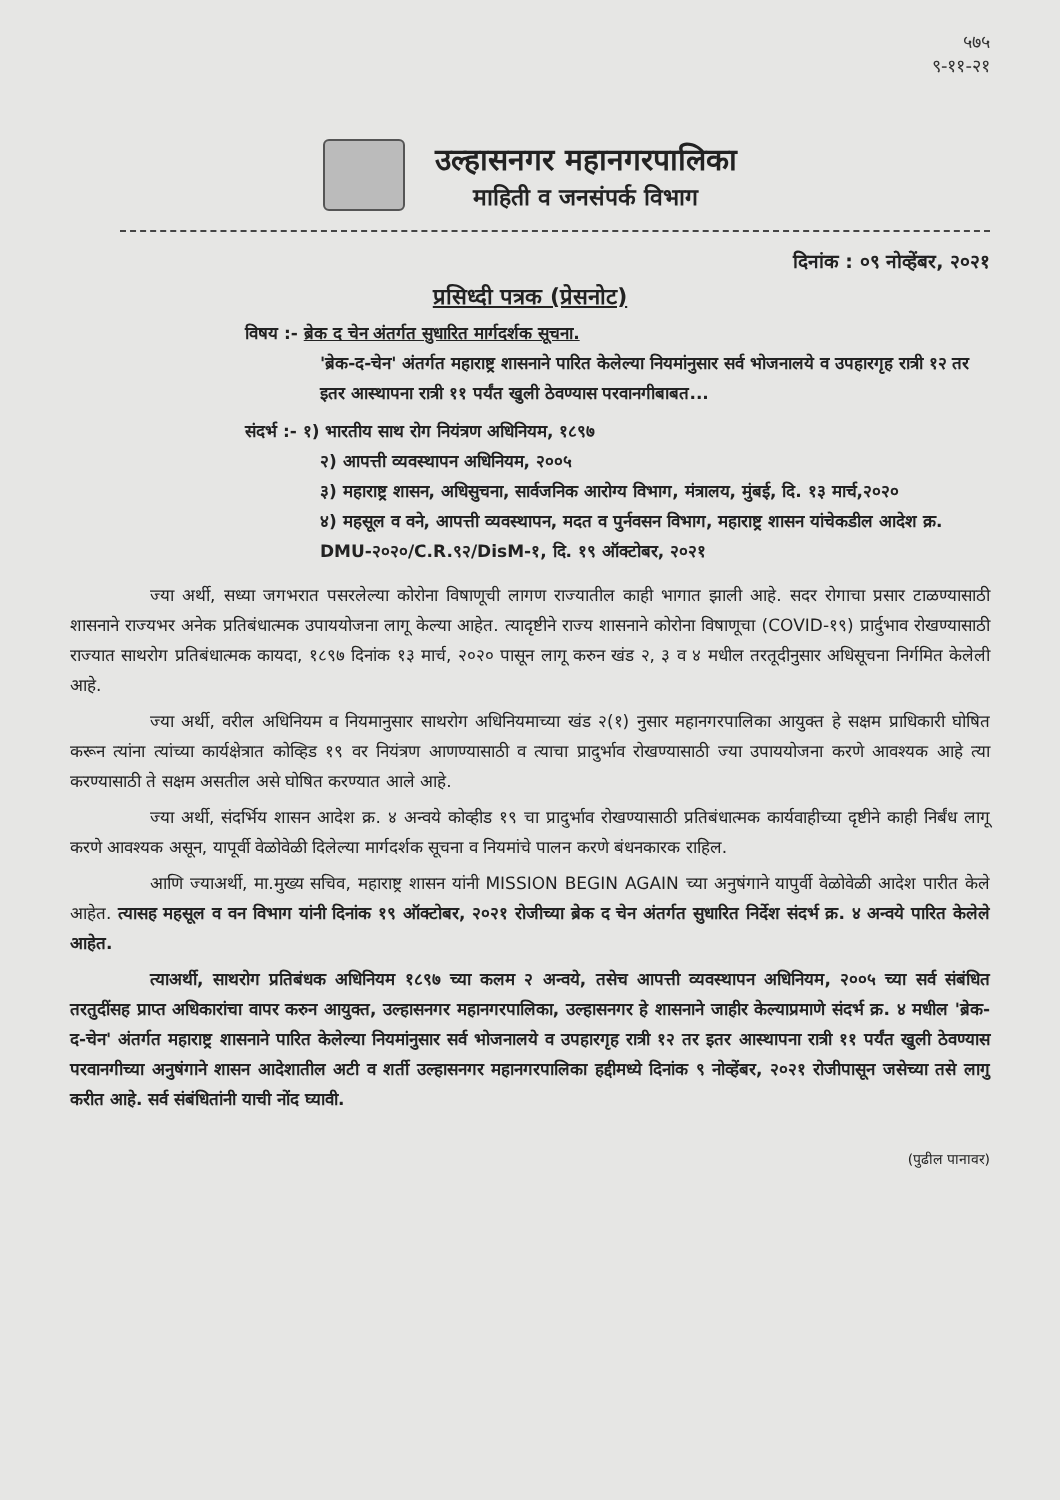५७५
९-११-२१
उल्हासनगर महानगरपालिका
माहिती व जनसंपर्क विभाग
दिनांक : ०९ नोव्हेंबर, २०२१
प्रसिध्दी पत्रक (प्रेसनोट)
विषय :- ब्रेक द चेन अंतर्गत सुधारित मार्गदर्शक सूचना.
'ब्रेक-द-चेन' अंतर्गत महाराष्ट्र शासनाने पारित केलेल्या नियमांनुसार सर्व भोजनालये व उपहारगृह रात्री १२ तर इतर आस्थापना रात्री ११ पर्यंत खुली ठेवण्यास परवानगीबाबत...
संदर्भ :- १) भारतीय साथ रोग नियंत्रण अधिनियम, १८९७
२) आपत्ती व्यवस्थापन अधिनियम, २००५
३) महाराष्ट्र शासन, अधिसुचना, सार्वजनिक आरोग्य विभाग, मंत्रालय, मुंबई, दि. १३ मार्च,२०२०
४) महसूल व वने, आपत्ती व्यवस्थापन, मदत व पुर्नवसन विभाग, महाराष्ट्र शासन यांचेकडील आदेश क्र. DMU-२०२०/C.R.९२/DisM-१, दि. १९ ऑक्टोबर, २०२१
ज्या अर्थी, सध्या जगभरात पसरलेल्या कोरोना विषाणूची लागण राज्यातील काही भागात झाली आहे. सदर रोगाचा प्रसार टाळण्यासाठी शासनाने राज्यभर अनेक प्रतिबंधात्मक उपाययोजना लागू केल्या आहेत. त्यादृष्टीने राज्य शासनाने कोरोना विषाणूचा (COVID-१९) प्रार्दुभाव रोखण्यासाठी राज्यात साथरोग प्रतिबंधात्मक कायदा, १८९७ दिनांक १३ मार्च, २०२० पासून लागू करुन खंड २, ३ व ४ मधील तरतूदीनुसार अधिसूचना निर्गमित केलेली आहे.
ज्या अर्थी, वरील अधिनियम व नियमानुसार साथरोग अधिनियमाच्या खंड २(१) नुसार महानगरपालिका आयुक्त हे सक्षम प्राधिकारी घोषित करून त्यांना त्यांच्या कार्यक्षेत्रात कोव्हिड १९ वर नियंत्रण आणण्यासाठी व त्याचा प्रादुर्भाव रोखण्यासाठी ज्या उपाययोजना करणे आवश्यक आहे त्या करण्यासाठी ते सक्षम असतील असे घोषित करण्यात आले आहे.
ज्या अर्थी, संदर्भिय शासन आदेश क्र. ४ अन्वये कोव्हीड १९ चा प्रादुर्भाव रोखण्यासाठी प्रतिबंधात्मक कार्यवाहीच्या दृष्टीने काही निर्बंध लागू करणे आवश्यक असून, यापूर्वी वेळोवेळी दिलेल्या मार्गदर्शक सूचना व नियमांचे पालन करणे बंधनकारक राहिल.
आणि ज्याअर्थी, मा.मुख्य सचिव, महाराष्ट्र शासन यांनी MISSION BEGIN AGAIN च्या अनुषंगाने यापुर्वी वेळोवेळी आदेश पारीत केले आहेत. त्यासह महसूल व वन विभाग यांनी दिनांक १९ ऑक्टोबर, २०२१ रोजीच्या ब्रेक द चेन अंतर्गत सुधारित निर्देश संदर्भ क्र. ४ अन्वये पारित केलेले आहेत.
त्याअर्थी, साथरोग प्रतिबंधक अधिनियम १८९७ च्या कलम २ अन्वये, तसेच आपत्ती व्यवस्थापन अधिनियम, २००५ च्या सर्व संबंधित तरतुदींसह प्राप्त अधिकारांचा वापर करुन आयुक्त, उल्हासनगर महानगरपालिका, उल्हासनगर हे शासनाने जाहीर केल्याप्रमाणे संदर्भ क्र. ४ मधील 'ब्रेक-द-चेन' अंतर्गत महाराष्ट्र शासनाने पारित केलेल्या नियमांनुसार सर्व भोजनालये व उपहारगृह रात्री १२ तर इतर आस्थापना रात्री ११ पर्यंत खुली ठेवण्यास परवानगीच्या अनुषंगाने शासन आदेशातील अटी व शर्ती उल्हासनगर महानगरपालिका हद्दीमध्ये दिनांक ९ नोव्हेंबर, २०२१ रोजीपासून जसेच्या तसे लागु करीत आहे. सर्व संबंधितांनी याची नोंद घ्यावी.
(पुढील पानावर)